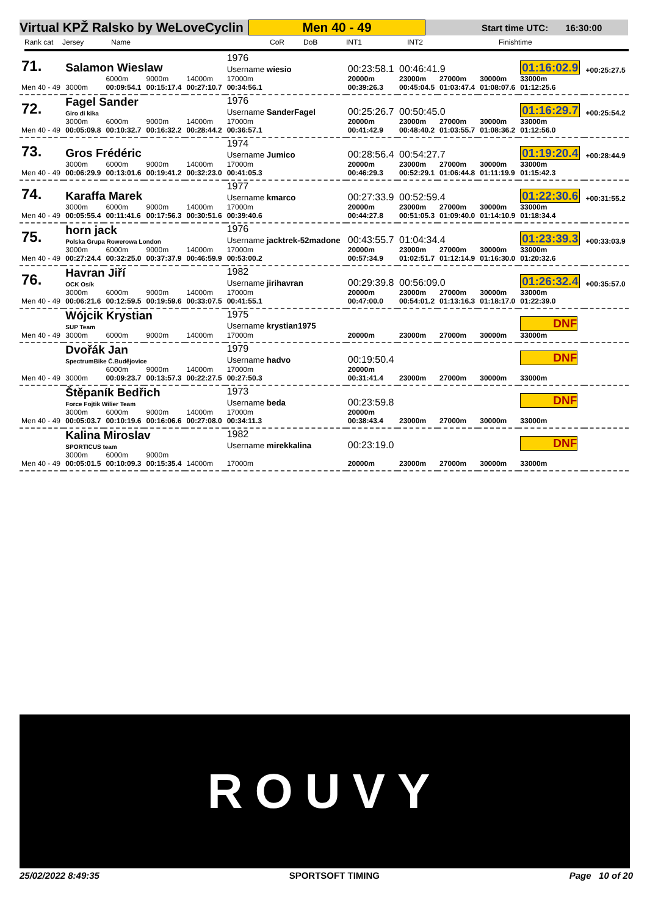Virtual KPŽ Ralsko by WeLoveCyclin Men 40 - 49 Start time UTC: 16:30:00
Rank cat Jersey Name CoR DoB INT1 INT2 Finishtime
| 71. | Salamon Wieslaw | | | | 1976 Username wiesio | 00:23:58.1 | 00:46:41.9 | | | 01:16:02.9 | +00:25:27.5 |
| Men 40 - 49 | 3000m | 6000m 00:09:54.1 | 9000m 00:15:17.4 | 14000m 00:27:10.7 | 17000m 00:34:56.1 | 20000m 00:39:26.3 | 23000m 00:45:04.5 | 27000m 01:03:47.4 | 30000m 01:08:07.6 | 33000m 01:12:25.6 | |
| 72. | Fagel Sander Giro di kika | | | | 1976 Username SanderFagel | 00:25:26.7 | 00:50:45.0 | | | 01:16:29.7 | +00:25:54.2 |
| Men 40 - 49 | 3000m 00:05:09.8 | 6000m 00:10:32.7 | 9000m 00:16:32.2 | 14000m 00:28:44.2 | 17000m 00:36:57.1 | 20000m 00:41:42.9 | 23000m 00:48:40.2 | 27000m 01:03:55.7 | 30000m 01:08:36.2 | 33000m 01:12:56.0 | |
| 73. | Gros Frédéric | | | | 1974 Username Jumico | 00:28:56.4 | 00:54:27.7 | | | 01:19:20.4 | +00:28:44.9 |
| Men 40 - 49 | 3000m 00:06:29.9 | 6000m 00:13:01.6 | 9000m 00:19:41.2 | 14000m 00:32:23.0 | 17000m 00:41:05.3 | 20000m 00:46:29.3 | 23000m 00:52:29.1 | 27000m 01:06:44.8 | 30000m 01:11:19.9 | 33000m 01:15:42.3 | |
| 74. | Karaffa Marek | | | | 1977 Username kmarco | 00:27:33.9 | 00:52:59.4 | | | 01:22:30.6 | +00:31:55.2 |
| Men 40 - 49 | 3000m 00:05:55.4 | 6000m 00:11:41.6 | 9000m 00:17:56.3 | 14000m 00:30:51.6 | 17000m 00:39:40.6 | 20000m 00:44:27.8 | 23000m 00:51:05.3 | 27000m 01:09:40.0 | 30000m 01:14:10.9 | 33000m 01:18:34.4 | |
| 75. | horn jack Polska Grupa Rowerowa London | | | | 1976 Username jacktrek-52madone | 00:43:55.7 | 01:04:34.4 | | | 01:23:39.3 | +00:33:03.9 |
| Men 40 - 49 | 3000m 00:27:24.4 | 6000m 00:32:25.0 | 9000m 00:37:37.9 | 14000m 00:46:59.9 | 17000m 00:53:00.2 | 20000m 00:57:34.9 | 23000m 01:02:51.7 | 27000m 01:12:14.9 | 30000m 01:16:30.0 | 33000m 01:20:32.6 | |
| 76. | Havran Jiří OCK Osík | | | | 1982 Username jirihavran | 00:29:39.8 | 00:56:09.0 | | | 01:26:32.4 | +00:35:57.0 |
| Men 40 - 49 | 3000m 00:06:21.6 | 6000m 00:12:59.5 | 9000m 00:19:59.6 | 14000m 00:33:07.5 | 17000m 00:41:55.1 | 20000m 00:47:00.0 | 23000m 00:54:01.2 | 27000m 01:13:16.3 | 30000m 01:18:17.0 | 33000m 01:22:39.0 | |
| | Wójcik Krystian SUP Team | | | | 1975 Username krystian1975 | | | | | DNF | |
| Men 40 - 49 | 3000m | 6000m | 9000m | 14000m | 17000m | 20000m | 23000m | 27000m | 30000m | 33000m | |
| | Dvořák Jan SpectrumBike Č.Budějovice | | | | 1979 Username hadvo | 00:19:50.4 | | | | DNF | |
| Men 40 - 49 | 3000m | 6000m 00:09:23.7 | 9000m 00:13:57.3 | 14000m 00:22:27.5 | 17000m 00:27:50.3 | 20000m 00:31:41.4 | 23000m | 27000m | 30000m | 33000m | |
| | Štěpaník Bedřich Force Fojtik Wilier Team | | | | 1973 Username beda | 00:23:59.8 | | | | DNF | |
| Men 40 - 49 | 3000m 00:05:03.7 | 6000m 00:10:19.6 | 9000m 00:16:06.6 | 14000m 00:27:08.0 | 17000m 00:34:11.3 | 20000m 00:38:43.4 | 23000m | 27000m | 30000m | 33000m | |
| | Kalina Miroslav SPORTICUS team | | | | 1982 Username mirekkalina | 00:23:19.0 | | | | DNF | |
| Men 40 - 49 | 3000m 00:05:01.5 | 6000m 00:10:09.3 | 9000m 00:15:35.4 | 14000m | 17000m | 20000m | 23000m | 27000m | 30000m | 33000m | |
ROUVY
25/02/2022 8:49:35 SPORTSOFT TIMING Page 10 of 20